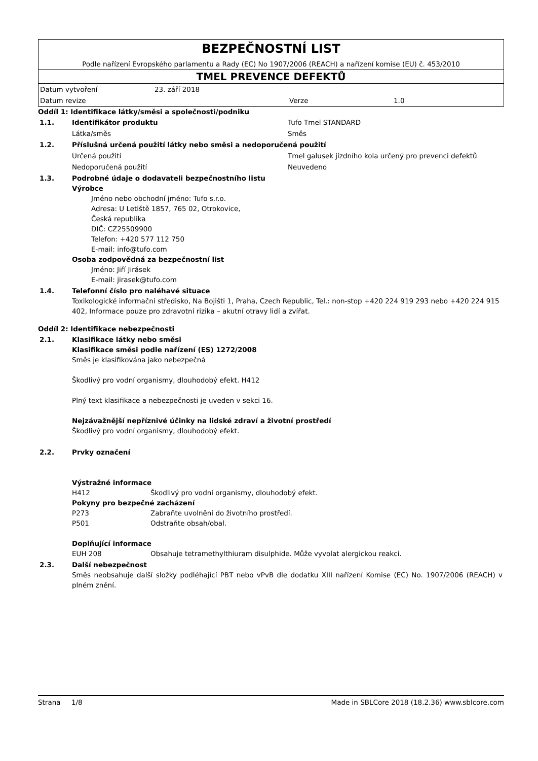BEZPEČNOSTNÍ LIST
Podle nařízení Evropského parlamentu a Rady (EC) No 1907/2006 (REACH) a nařízení komise (EU) č. 453/2010
TMEL PREVENCE DEFEKTŮ
| Datum vytvoření | 23. září 2018 | | |
| Datum revize | | Verze | 1.0 |
Oddíl 1: Identifikace látky/směsi a společnosti/podniku
| 1.1. | Identifikátor produktu | Tufo Tmel STANDARD |
| | Látka/směs | Směs |
| 1.2. | Příslušná určená použití látky nebo směsi a nedoporučená použití | |
| | Určená použití | Tmel galusek jízdního kola určený pro prevenci defektů |
| | Nedoporučená použití | Neuvedeno |
| 1.3. | Podrobné údaje o dodavateli bezpečnostního listu Výrobce Jméno nebo obchodní jméno: Tufo s.r.o. Adresa: U Letiště 1857, 765 02, Otrokovice, Česká republika DIČ: CZ25509900 Telefon: +420 577 112 750 E-mail: info@tufo.com Osoba zodpovědná za bezpečnostní list Jméno: Jiří Jirásek E-mail: jirasek@tufo.com | |
| 1.4. | Telefonní číslo pro naléhavé situace Toxikologické informační středisko, Na Bojišti 1, Praha, Czech Republic, Tel.: non-stop +420 224 919 293 nebo +420 224 915 402, Informace pouze pro zdravotní rizika – akutní otravy lidí a zvířat. | |
Oddíl 2: Identifikace nebezpečnosti
| 2.1. | Klasifikace látky nebo směsi Klasifikace směsi podle nařízení (ES) 1272/2008 Směs je klasifikována jako nebezpečná Škodlivý pro vodní organismy, dlouhodobý efekt. H412 Plný text klasifikace a nebezpečnosti je uveden v sekci 16. Nejzávažnější nepříznivé účinky na lidské zdraví a životní prostředí Škodlivý pro vodní organismy, dlouhodobý efekt. |
| 2.2. | Prvky označení Výstražné informace / H412 / Škodlivý pro vodní organismy, dlouhodobý efekt. / Pokyny pro bezpečné zacházení / P273 / Zabraňte uvolnění do životního prostředí. / / P501 / Odstraňte obsah/obal. / Doplňující informace / EUH 208 / Obsahuje tetramethylthiuram disulphide. Může vyvolat alergickou reakci. / |
| 2.3. | Další nebezpečnost Směs neobsahuje další složky podléhající PBT nebo vPvB dle dodatku XIII nařízení Komise (EC) No. 1907/2006 (REACH) v plném znění. |
Strana 1/8 Made in SBLCore 2018 (18.2.36) www.sblcore.com